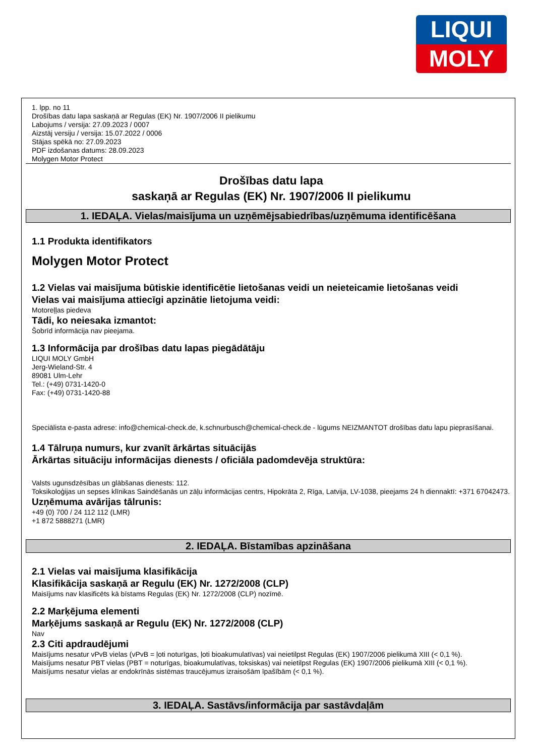LIQUI
MOLY
1. lpp. no 11
Drošības datu lapa saskaņā ar Regulas (EK) Nr. 1907/2006 II pielikumu
Labojums / versija: 27.09.2023 / 0007
Aizstāj versiju / versija: 15.07.2022 / 0006
Stājas spēkā no: 27.09.2023
PDF izdošanas datums: 28.09.2023
Molygen Motor Protect
Drošības datu lapa
saskaņā ar Regulas (EK) Nr. 1907/2006 II pielikumu
1. IEDAĻA. Vielas/maisījuma un uzņēmējsabiedrības/uzņēmuma identificēšana
1.1 Produkta identifikators
Molygen Motor Protect
1.2 Vielas vai maisījuma būtiskie identificētie lietošanas veidi un neieteicamie lietošanas veidi
Vielas vai maisījuma attiecīgi apzinātie lietojuma veidi:
Motoreļļas piedeva
Tādi, ko neiesaka izmantot:
Šobrīd informācija nav pieejama.
1.3 Informācija par drošības datu lapas piegādātāju
LIQUI MOLY GmbH
Jerg-Wieland-Str. 4
89081 Ulm-Lehr
Tel.: (+49) 0731-1420-0
Fax: (+49) 0731-1420-88
Speciālista e-pasta adrese: info@chemical-check.de, k.schnurbusch@chemical-check.de - lūgums NEIZMANTOT drošības datu lapu pieprasīšanai.
1.4 Tālruņa numurs, kur zvanīt ārkārtas situācijās
Ārkārtas situāciju informācijas dienests / oficiāla padomdevēja struktūra:
Valsts ugunsdzēsības un glābšanas dienests: 112.
Toksikoloģijas un sepses klīnikas Saindēšanās un zāļu informācijas centrs, Hipokrāta 2, Rīga, Latvija, LV-1038, pieejams 24 h diennaktī: +371 67042473.
Uzņēmuma avārijas tālrunis:
+49 (0) 700 / 24 112 112 (LMR)
+1 872 5888271 (LMR)
2. IEDAĻA. Bīstamības apzināšana
2.1 Vielas vai maisījuma klasifikācija
Klasifikācija saskaņā ar Regulu (EK) Nr. 1272/2008 (CLP)
Maisījums nav klasificēts kā bīstams Regulas (EK) Nr. 1272/2008 (CLP) nozīmē.
2.2 Marķējuma elementi
Marķējums saskaņā ar Regulu (EK) Nr. 1272/2008 (CLP)
Nav
2.3 Citi apdraudējumi
Maisījums nesatur vPvB vielas (vPvB = ļoti noturīgas, ļoti bioakumulatīvas) vai neietilpst Regulas (EK) 1907/2006 pielikumā XIII (< 0,1 %).
Maisījums nesatur PBT vielas (PBT = noturīgas, bioakumulatīvas, toksiskas) vai neietilpst Regulas (EK) 1907/2006 pielikumā XIII (< 0,1 %).
Maisījums nesatur vielas ar endokrīnās sistēmas traucējumus izraisošām īpašībām (< 0,1 %).
3. IEDAĻA. Sastāvs/informācija par sastāvdaļām